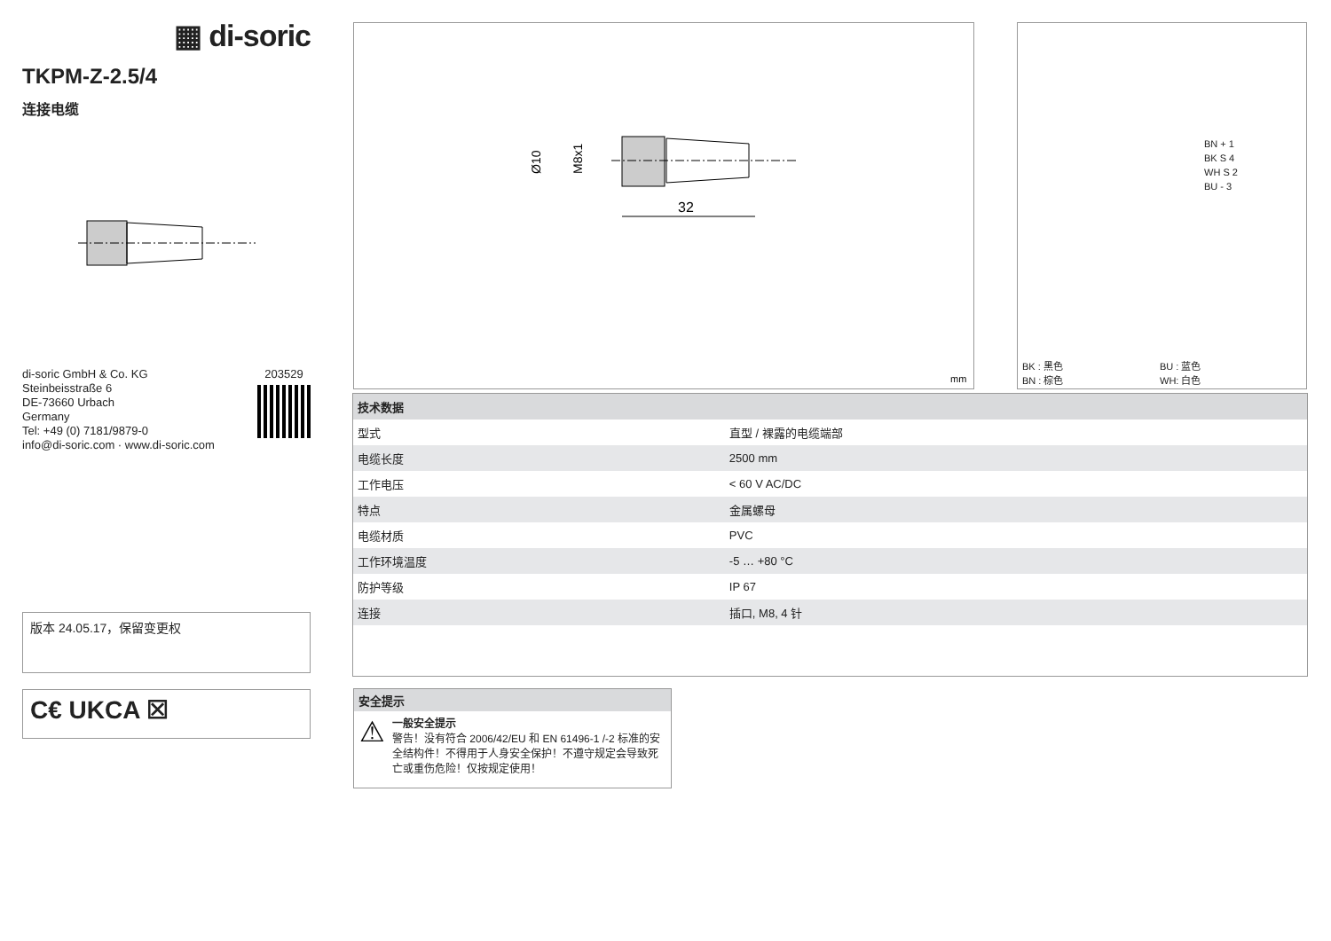▦ di-soric
TKPM-Z-2.5/4
连接电缆
di-soric GmbH & Co. KG
Steinbeisstraße 6
DE-73660 Urbach
Germany
Tel: +49 (0) 7181/9879-0
info@di-soric.com · www.di-soric.com
203529
版本 24.05.17，保留变更权
C€ UKCA ☒
Ø10
M8x1
32
mm
BN + 1
BK S 4
WH S 2
BU - 3
BK : 黑色
BN : 棕色
BU : 蓝色
WH: 白色
| 技术数据 | |
| --- | --- |
| 型式 | 直型 / 裸露的电缆端部 |
| 电缆长度 | 2500 mm |
| 工作电压 | < 60 V AC/DC |
| 特点 | 金属螺母 |
| 电缆材质 | PVC |
| 工作环境温度 | -5 … +80 °C |
| 防护等级 | IP 67 |
| 连接 | 插口, M8, 4 针 |
安全提示
⚠
一般安全提示
警告！没有符合 2006/42/EU 和 EN 61496-1 /-2 标准的安全结构件！不得用于人身安全保护！不遵守规定会导致死亡或重伤危险！仅按规定使用！